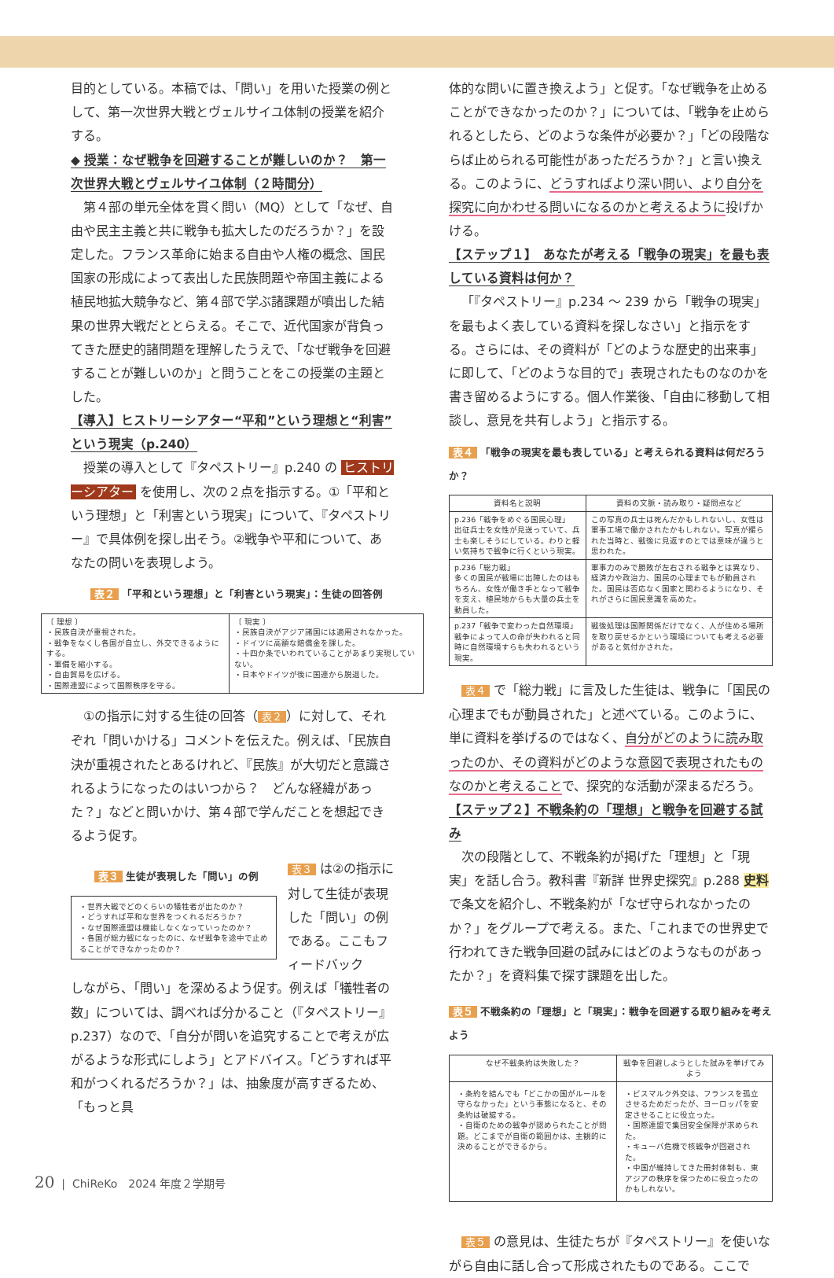目的としている。本稿では、「問い」を用いた授業の例として、第一次世界大戦とヴェルサイユ体制の授業を紹介する。
◆ 授業：なぜ戦争を回避することが難しいのか？　第一次世界大戦とヴェルサイユ体制（２時間分）
第４部の単元全体を貫く問い（MQ）として「なぜ、自由や民主主義と共に戦争も拡大したのだろうか？」を設定した。フランス革命に始まる自由や人権の概念、国民国家の形成によって表出した民族問題や帝国主義による植民地拡大競争など、第４部で学ぶ諸課題が噴出した結果の世界大戦だととらえる。そこで、近代国家が背負ってきた歴史的諸問題を理解したうえで、「なぜ戦争を回避することが難しいのか」と問うことをこの授業の主題とした。
【導入】ヒストリーシアター“平和”という理想と“利害”という現実（p.240）
授業の導入として『タペストリー』p.240 の ヒストリーシアター を使用し、次の２点を指示する。①「平和という理想」と「利害という現実」について、『タペストリー』で具体例を探し出そう。②戦争や平和について、あなたの問いを表現しよう。
表２ 「平和という理想」と「利害という現実」：生徒の回答例
| 〔 理想 〕 ・民族自決が重視された。 ・戦争をなくし各国が自立し、外交できるようにする。 ・軍備を縮小する。 ・自由貿易を広げる。 ・国際連盟によって国際秩序を守る。 | 〔 現実 〕 ・民族自決がアジア諸国には適用されなかった。 ・ドイツに高額な賠償金を課した。 ・十四か条でいわれていることがあまり実現していない。 ・日本やドイツが後に国連から脱退した。 |
①の指示に対する生徒の回答（ 表２ ）に対して、それぞれ「問いかける」コメントを伝えた。例えば、「民族自決が重視されたとあるけれど、『民族』が大切だと意識されるようになったのはいつから？　どんな経緯があった？」などと問いかけ、第４部で学んだことを想起できるよう促す。
表３ 生徒が表現した「問い」の例
| ・世界大戦でどのくらいの犠牲者が出たのか？ ・どうすれば平和な世界をつくれるだろうか？ ・なぜ国際連盟は機能しなくなっていったのか？ ・各国が総力戦になったのに、なぜ戦争を途中で止めることができなかったのか？ |
表３ は②の指示に対して生徒が表現した「問い」の例である。ここもフィードバック
しながら、「問い」を深めるよう促す。例えば「犠牲者の数」については、調べれば分かること（『タペストリー』p.237）なので、「自分が問いを追究することで考えが広がるような形式にしよう」とアドバイス。「どうすれば平和がつくれるだろうか？」は、抽象度が高すぎるため、「もっと具
体的な問いに置き換えよう」と促す。「なぜ戦争を止めることができなかったのか？」については、「戦争を止められるとしたら、どのような条件が必要か？」「どの段階ならば止められる可能性があっただろうか？」と言い換える。このように、どうすればより深い問い、より自分を探究に向かわせる問いになるのかと考えるように投げかける。
【ステップ１】　あなたが考える「戦争の現実」を最も表している資料は何か？
「『タペストリー』p.234 ～ 239 から「戦争の現実」を最もよく表している資料を探しなさい」と指示をする。さらには、その資料が「どのような歴史的出来事」に即して、「どのような目的で」表現されたものなのかを書き留めるようにする。個人作業後、「自由に移動して相談し、意見を共有しよう」と指示する。
表４ 「戦争の現実を最も表している」と考えられる資料は何だろうか？
| 資料名と説明 | 資料の文脈・読み取り・疑問点など |
| --- | --- |
| p.236「戦争をめぐる国民心理」 出征兵士を女性が見送っていて、兵士も楽しそうにしている。わりと軽い気持ちで戦争に行くという現実。 | この写真の兵士は死んだかもしれないし、女性は軍事工場で働かされたかもしれない。写真が撮られた当時と、戦後に見返すのとでは意味が違うと思われた。 |
| p.236「総力戦」 多くの国民が戦場に出陣したのはもちろん、女性が働き手となって戦争を支え、植民地からも大量の兵士を動員した。 | 軍事力のみで勝敗が左右される戦争とは異なり、経済力や政治力、国民の心理までもが動員された。国民は否応なく国家と関わるようになり、それがさらに国民意識を高めた。 |
| p.237「戦争で変わった自然環境」 戦争によって人の命が失われると同時に自然環境すらも失われるという現実。 | 戦後処理は国際関係だけでなく、人が住める場所を取り戻せるかという環境についても考える必要があると気付かされた。 |
表４ で「総力戦」に言及した生徒は、戦争に「国民の心理までもが動員された」と述べている。このように、単に資料を挙げるのではなく、自分がどのように読み取ったのか、その資料がどのような意図で表現されたものなのかと考えることで、探究的な活動が深まるだろう。
【ステップ２】不戦条約の「理想」と戦争を回避する試み
次の段階として、不戦条約が掲げた「理想」と「現実」を話し合う。教科書『新詳 世界史探究』p.288 史料 で条文を紹介し、不戦条約が「なぜ守られなかったのか？」をグループで考える。また、「これまでの世界史で行われてきた戦争回避の試みにはどのようなものがあったか？」を資料集で探す課題を出した。
表５ 不戦条約の「理想」と「現実」：戦争を回避する取り組みを考えよう
| なぜ不戦条約は失敗した？ | 戦争を回避しようとした試みを挙げてみよう |
| --- | --- |
| ・条約を結んでも「どこかの国がルールを守らなかった」という事態になると、その条約は破綻する。 ・自衛のための戦争が認められたことが問題。どこまでが自衛の範囲かは、主観的に決めることができるから。 | ・ビスマルク外交は、フランスを孤立させるためだったが、ヨーロッパを安定させることに役立った。 ・国際連盟で集団安全保障が求められた。 ・キューバ危機で核戦争が回避された。 ・中国が維持してきた冊封体制も、東アジアの秩序を保つために役立ったのかもしれない。 |
表５ の意見は、生徒たちが『タペストリー』を使いながら自由に話し合って形成されたものである。ここで
20 | ChiReKo　2024 年度２学期号